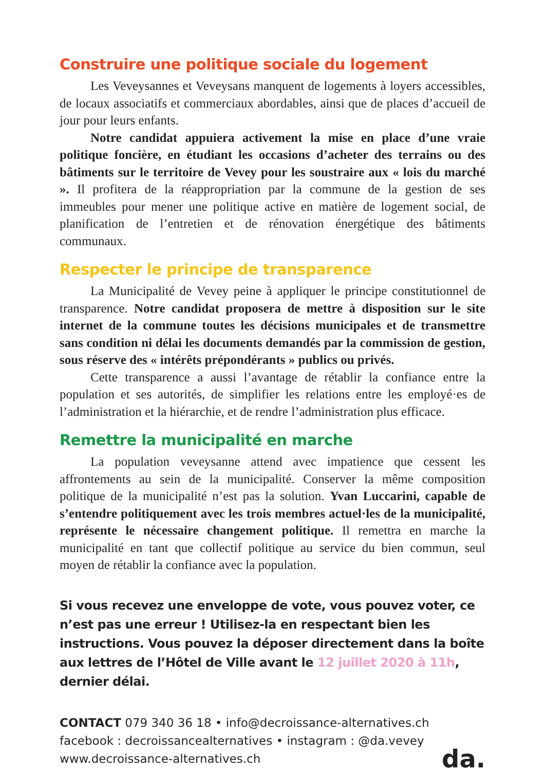Construire une politique sociale du logement
Les Veveysannes et Veveysans manquent de logements à loyers accessibles, de locaux associatifs et commerciaux abordables, ainsi que de places d’accueil de jour pour leurs enfants.
Notre candidat appuiera activement la mise en place d’une vraie politique foncière, en étudiant les occasions d’acheter des terrains ou des bâtiments sur le territoire de Vevey pour les soustraire aux « lois du marché ». Il profitera de la réappropriation par la commune de la gestion de ses immeubles pour mener une politique active en matière de logement social, de planification de l’entretien et de rénovation énergétique des bâtiments communaux.
Respecter le principe de transparence
La Municipalité de Vevey peine à appliquer le principe constitutionnel de transparence. Notre candidat proposera de mettre à disposition sur le site internet de la commune toutes les décisions municipales et de transmettre sans condition ni délai les documents demandés par la commission de gestion, sous réserve des « intérêts prépondérants » publics ou privés.
Cette transparence a aussi l’avantage de rétablir la confiance entre la population et ses autorités, de simplifier les relations entre les employé·es de l’administration et la hiérarchie, et de rendre l’administration plus efficace.
Remettre la municipalité en marche
La population veveysanne attend avec impatience que cessent les affrontements au sein de la municipalité. Conserver la même composition politique de la municipalité n’est pas la solution. Yvan Luccarini, capable de s’entendre politiquement avec les trois membres actuel·les de la municipalité, représente le nécessaire changement politique. Il remettra en marche la municipalité en tant que collectif politique au service du bien commun, seul moyen de rétablir la confiance avec la population.
Si vous recevez une enveloppe de vote, vous pouvez voter, ce n’est pas une erreur ! Utilisez-la en respectant bien les instructions. Vous pouvez la déposer directement dans la boîte aux lettres de l’Hôtel de Ville avant le 12 juillet 2020 à 11h, dernier délai.
CONTACT 079 340 36 18 • info@decroissance-alternatives.ch
facebook : decroissancealternatives • instagram : @da.vevey
www.decroissance-alternatives.ch
da.